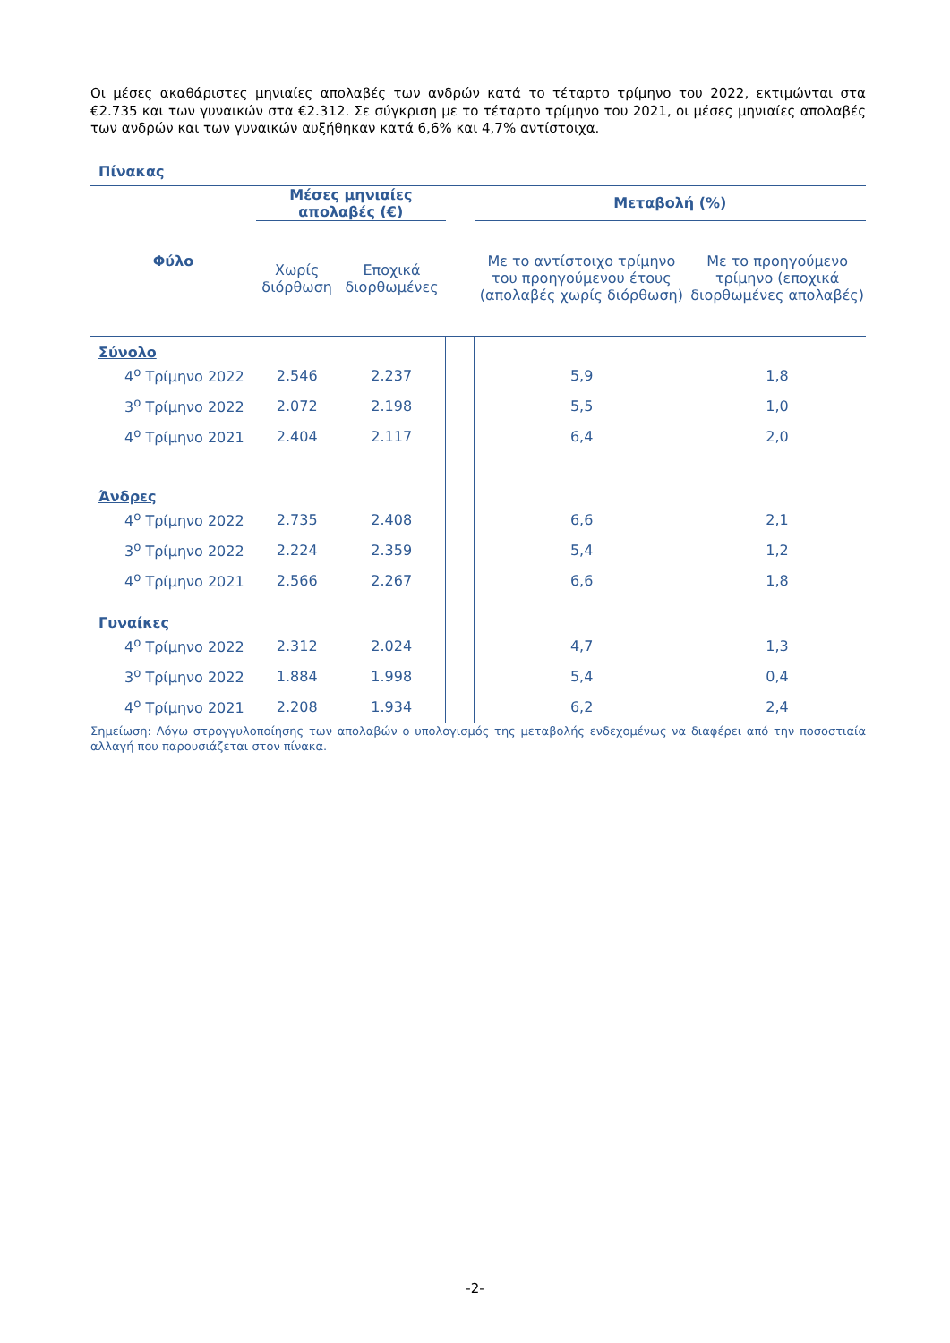Οι μέσες ακαθάριστες μηνιαίες απολαβές των ανδρών κατά το τέταρτο τρίμηνο του 2022, εκτιμώνται στα €2.735 και των γυναικών στα €2.312. Σε σύγκριση με το τέταρτο τρίμηνο του 2021, οι μέσες μηνιαίες απολαβές των ανδρών και των γυναικών αυξήθηκαν κατά 6,6% και 4,7% αντίστοιχα.
Πίνακας
| Φύλο | Μέσες μηνιαίες απολαβές (€) | | | Μεταβολή (%) | |
| --- | --- | --- | --- | --- | --- |
| | Χωρίς διόρθωση | Εποχικά διορθωμένες | | Με το αντίστοιχο τρίμηνο του προηγούμενου έτους (απολαβές χωρίς διόρθωση) | Με το προηγούμενο τρίμηνο (εποχικά διορθωμένες απολαβές) |
| Σύνολο | | | | | |
| 4<sup>ο</sup> Τρίμηνο 2022 | 2.546 | 2.237 | | 5,9 | 1,8 |
| 3<sup>ο</sup> Τρίμηνο 2022 | 2.072 | 2.198 | | 5,5 | 1,0 |
| 4<sup>ο</sup> Τρίμηνο 2021 | 2.404 | 2.117 | | 6,4 | 2,0 |
| Άνδρες | | | | | |
| 4<sup>ο</sup> Τρίμηνο 2022 | 2.735 | 2.408 | | 6,6 | 2,1 |
| 3<sup>ο</sup> Τρίμηνο 2022 | 2.224 | 2.359 | | 5,4 | 1,2 |
| 4<sup>ο</sup> Τρίμηνο 2021 | 2.566 | 2.267 | | 6,6 | 1,8 |
| Γυναίκες | | | | | |
| 4<sup>ο</sup> Τρίμηνο 2022 | 2.312 | 2.024 | | 4,7 | 1,3 |
| 3<sup>ο</sup> Τρίμηνο 2022 | 1.884 | 1.998 | | 5,4 | 0,4 |
| 4<sup>ο</sup> Τρίμηνο 2021 | 2.208 | 1.934 | | 6,2 | 2,4 |
Σημείωση: Λόγω στρογγυλοποίησης των απολαβών ο υπολογισμός της μεταβολής ενδεχομένως να διαφέρει από την ποσοστιαία αλλαγή που παρουσιάζεται στον πίνακα.
-2-